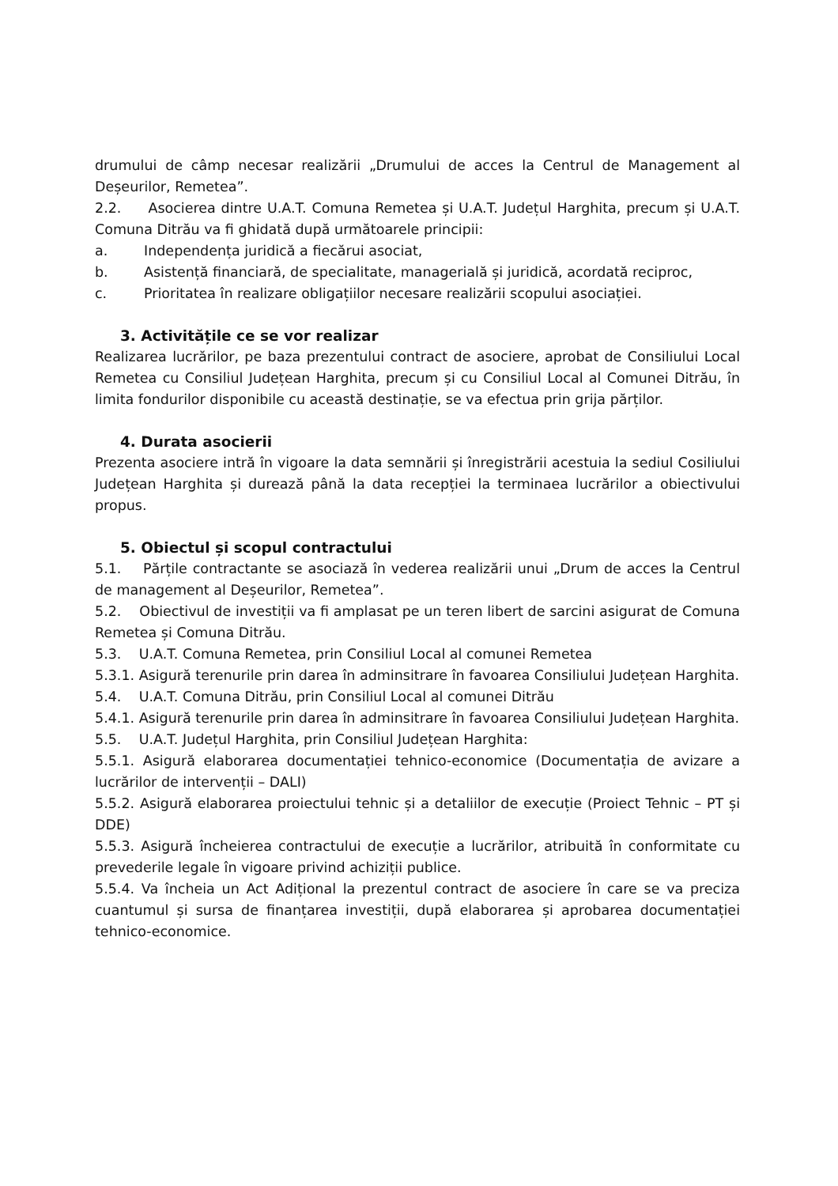drumului de câmp necesar realizării „Drumului de acces la Centrul de Management al Deșeurilor, Remetea”.
2.2. Asocierea dintre U.A.T. Comuna Remetea și U.A.T. Județul Harghita, precum și U.A.T. Comuna Ditrău va fi ghidată după următoarele principii:
a. Independența juridică a fiecărui asociat,
b. Asistență financiară, de specialitate, managerială și juridică, acordată reciproc,
c. Prioritatea în realizare obligațiilor necesare realizării scopului asociației.
3. Activitățile ce se vor realizar
Realizarea lucrărilor, pe baza prezentului contract de asociere, aprobat de Consiliului Local Remetea cu Consiliul Județean Harghita, precum și cu Consiliul Local al Comunei Ditrău, în limita fondurilor disponibile cu această destinație, se va efectua prin grija părților.
4. Durata asocierii
Prezenta asociere intră în vigoare la data semnării și înregistrării acestuia la sediul Cosiliului Județean Harghita și durează până la data recepției la terminaea lucrărilor a obiectivului propus.
5. Obiectul și scopul contractului
5.1. Părțile contractante se asociază în vederea realizării unui „Drum de acces la Centrul de management al Deșeurilor, Remetea”.
5.2. Obiectivul de investiții va fi amplasat pe un teren libert de sarcini asigurat de Comuna Remetea și Comuna Ditrău.
5.3. U.A.T. Comuna Remetea, prin Consiliul Local al comunei Remetea
5.3.1. Asigură terenurile prin darea în adminsitrare în favoarea Consiliului Județean Harghita.
5.4. U.A.T. Comuna Ditrău, prin Consiliul Local al comunei Ditrău
5.4.1. Asigură terenurile prin darea în adminsitrare în favoarea Consiliului Județean Harghita.
5.5. U.A.T. Județul Harghita, prin Consiliul Județean Harghita:
5.5.1. Asigură elaborarea documentației tehnico-economice (Documentația de avizare a lucrărilor de intervenții – DALI)
5.5.2. Asigură elaborarea proiectului tehnic și a detaliilor de execuție (Proiect Tehnic – PT și DDE)
5.5.3. Asigură încheierea contractului de execuție a lucrărilor, atribuită în conformitate cu prevederile legale în vigoare privind achiziții publice.
5.5.4. Va încheia un Act Adițional la prezentul contract de asociere în care se va preciza cuantumul și sursa de finanțarea investiții, după elaborarea și aprobarea documentației tehnico-economice.